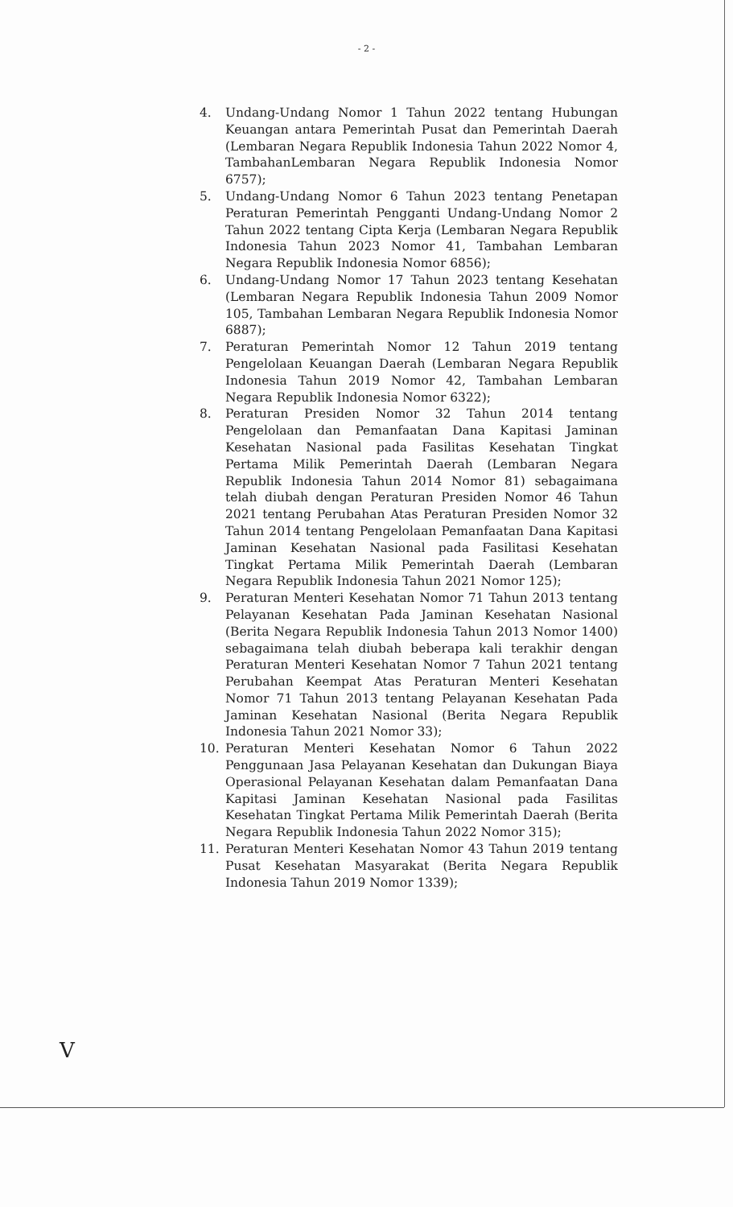- 2 -
4. Undang-Undang Nomor 1 Tahun 2022 tentang Hubungan Keuangan antara Pemerintah Pusat dan Pemerintah Daerah (Lembaran Negara Republik Indonesia Tahun 2022 Nomor 4, TambahanLembaran Negara Republik Indonesia Nomor 6757);
5. Undang-Undang Nomor 6 Tahun 2023 tentang Penetapan Peraturan Pemerintah Pengganti Undang-Undang Nomor 2 Tahun 2022 tentang Cipta Kerja (Lembaran Negara Republik Indonesia Tahun 2023 Nomor 41, Tambahan Lembaran Negara Republik Indonesia Nomor 6856);
6. Undang-Undang Nomor 17 Tahun 2023 tentang Kesehatan (Lembaran Negara Republik Indonesia Tahun 2009 Nomor 105, Tambahan Lembaran Negara Republik Indonesia Nomor 6887);
7. Peraturan Pemerintah Nomor 12 Tahun 2019 tentang Pengelolaan Keuangan Daerah (Lembaran Negara Republik Indonesia Tahun 2019 Nomor 42, Tambahan Lembaran Negara Republik Indonesia Nomor 6322);
8. Peraturan Presiden Nomor 32 Tahun 2014 tentang Pengelolaan dan Pemanfaatan Dana Kapitasi Jaminan Kesehatan Nasional pada Fasilitas Kesehatan Tingkat Pertama Milik Pemerintah Daerah (Lembaran Negara Republik Indonesia Tahun 2014 Nomor 81) sebagaimana telah diubah dengan Peraturan Presiden Nomor 46 Tahun 2021 tentang Perubahan Atas Peraturan Presiden Nomor 32 Tahun 2014 tentang Pengelolaan Pemanfaatan Dana Kapitasi Jaminan Kesehatan Nasional pada Fasilitasi Kesehatan Tingkat Pertama Milik Pemerintah Daerah (Lembaran Negara Republik Indonesia Tahun 2021 Nomor 125);
9. Peraturan Menteri Kesehatan Nomor 71 Tahun 2013 tentang Pelayanan Kesehatan Pada Jaminan Kesehatan Nasional (Berita Negara Republik Indonesia Tahun 2013 Nomor 1400) sebagaimana telah diubah beberapa kali terakhir dengan Peraturan Menteri Kesehatan Nomor 7 Tahun 2021 tentang Perubahan Keempat Atas Peraturan Menteri Kesehatan Nomor 71 Tahun 2013 tentang Pelayanan Kesehatan Pada Jaminan Kesehatan Nasional (Berita Negara Republik Indonesia Tahun 2021 Nomor 33);
10. Peraturan Menteri Kesehatan Nomor 6 Tahun 2022 Penggunaan Jasa Pelayanan Kesehatan dan Dukungan Biaya Operasional Pelayanan Kesehatan dalam Pemanfaatan Dana Kapitasi Jaminan Kesehatan Nasional pada Fasilitas Kesehatan Tingkat Pertama Milik Pemerintah Daerah (Berita Negara Republik Indonesia Tahun 2022 Nomor 315);
11. Peraturan Menteri Kesehatan Nomor 43 Tahun 2019 tentang Pusat Kesehatan Masyarakat (Berita Negara Republik Indonesia Tahun 2019 Nomor 1339);
V